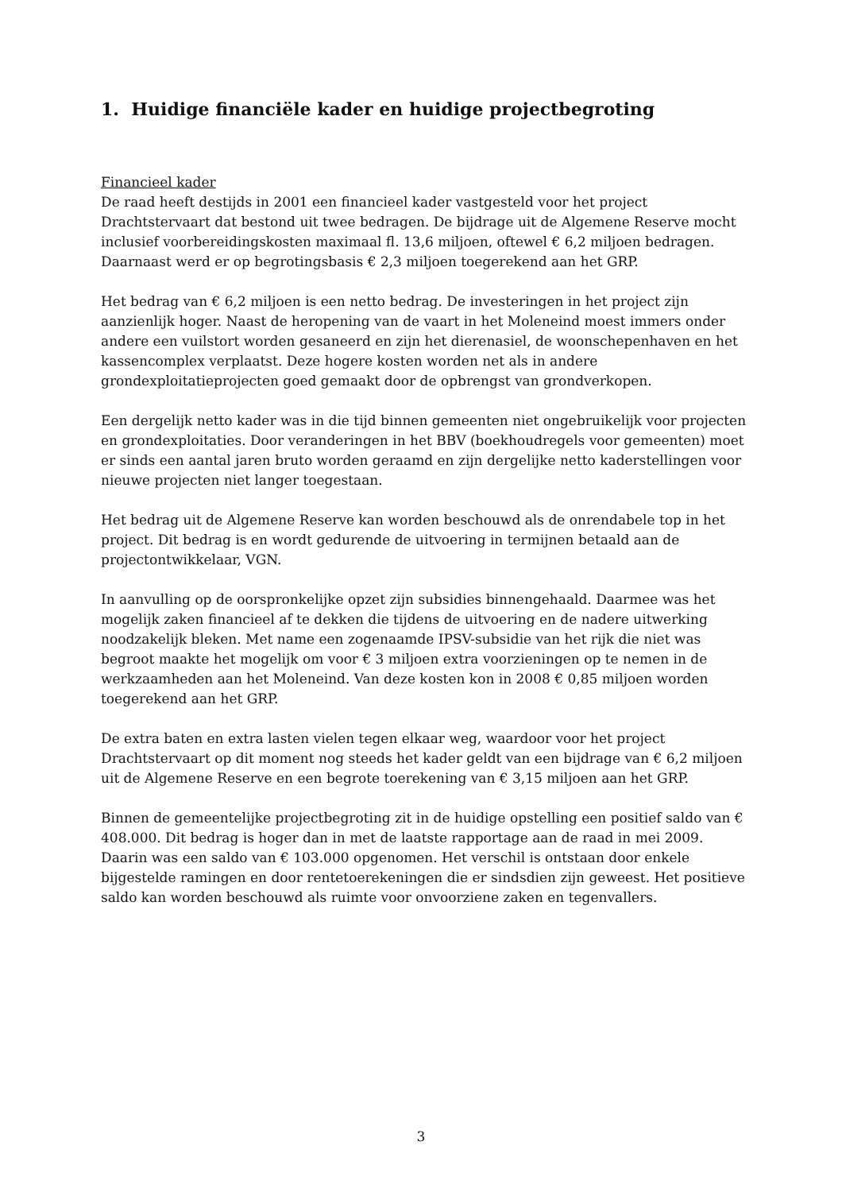1. Huidige financiële kader en huidige projectbegroting
Financieel kader
De raad heeft destijds in 2001 een financieel kader vastgesteld voor het project Drachtstervaart dat bestond uit twee bedragen. De bijdrage uit de Algemene Reserve mocht inclusief voorbereidingskosten maximaal fl. 13,6 miljoen, oftewel € 6,2 miljoen bedragen. Daarnaast werd er op begrotingsbasis € 2,3 miljoen toegerekend aan het GRP.
Het bedrag van € 6,2 miljoen is een netto bedrag. De investeringen in het project zijn aanzienlijk hoger. Naast de heropening van de vaart in het Moleneind moest immers onder andere een vuilstort worden gesaneerd en zijn het dierenasiel, de woonschepenhaven en het kassencomplex verplaatst. Deze hogere kosten worden net als in andere grondexploitatieprojecten goed gemaakt door de opbrengst van grondverkopen.
Een dergelijk netto kader was in die tijd binnen gemeenten niet ongebruikelijk voor projecten en grondexploitaties. Door veranderingen in het BBV (boekhoudregels voor gemeenten) moet er sinds een aantal jaren bruto worden geraamd en zijn dergelijke netto kaderstellingen voor nieuwe projecten niet langer toegestaan.
Het bedrag uit de Algemene Reserve kan worden beschouwd als de onrendabele top in het project. Dit bedrag is en wordt gedurende de uitvoering in termijnen betaald aan de projectontwikkelaar, VGN.
In aanvulling op de oorspronkelijke opzet zijn subsidies binnengehaald. Daarmee was het mogelijk zaken financieel af te dekken die tijdens de uitvoering en de nadere uitwerking noodzakelijk bleken. Met name een zogenaamde IPSV-subsidie van het rijk die niet was begroot maakte het mogelijk om voor € 3 miljoen extra voorzieningen op te nemen in de werkzaamheden aan het Moleneind. Van deze kosten kon in 2008 € 0,85 miljoen worden toegerekend aan het GRP.
De extra baten en extra lasten vielen tegen elkaar weg, waardoor voor het project Drachtstervaart op dit moment nog steeds het kader geldt van een bijdrage van € 6,2 miljoen uit de Algemene Reserve en een begrote toerekening van € 3,15 miljoen aan het GRP.
Binnen de gemeentelijke projectbegroting zit in de huidige opstelling een positief saldo van € 408.000. Dit bedrag is hoger dan in met de laatste rapportage aan de raad in mei 2009. Daarin was een saldo van € 103.000 opgenomen. Het verschil is ontstaan door enkele bijgestelde ramingen en door rentetoerekeningen die er sindsdien zijn geweest. Het positieve saldo kan worden beschouwd als ruimte voor onvoorziene zaken en tegenvallers.
3